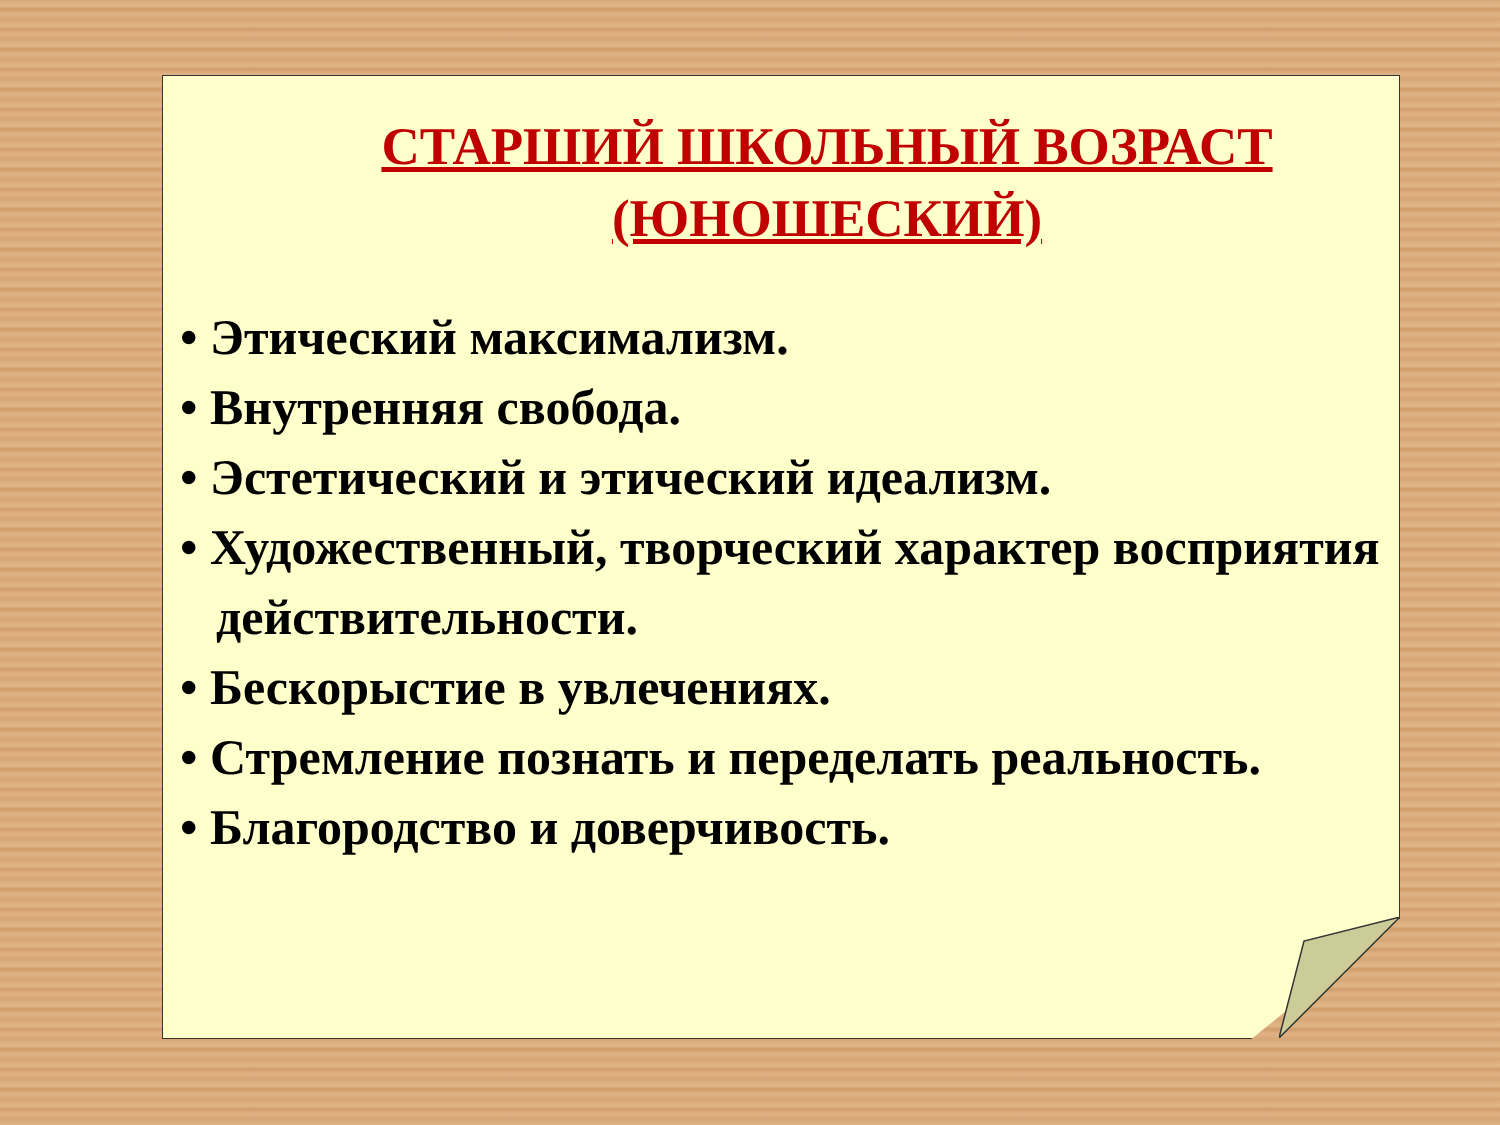СТАРШИЙ ШКОЛЬНЫЙ ВОЗРАСТ (ЮНОШЕСКИЙ)
• Этический максимализм.
• Внутренняя свобода.
• Эстетический и этический идеализм.
• Художественный, творческий характер восприятия действительности.
• Бескорыстие в увлечениях.
• Стремление познать и переделать реальность.
• Благородство и доверчивость.